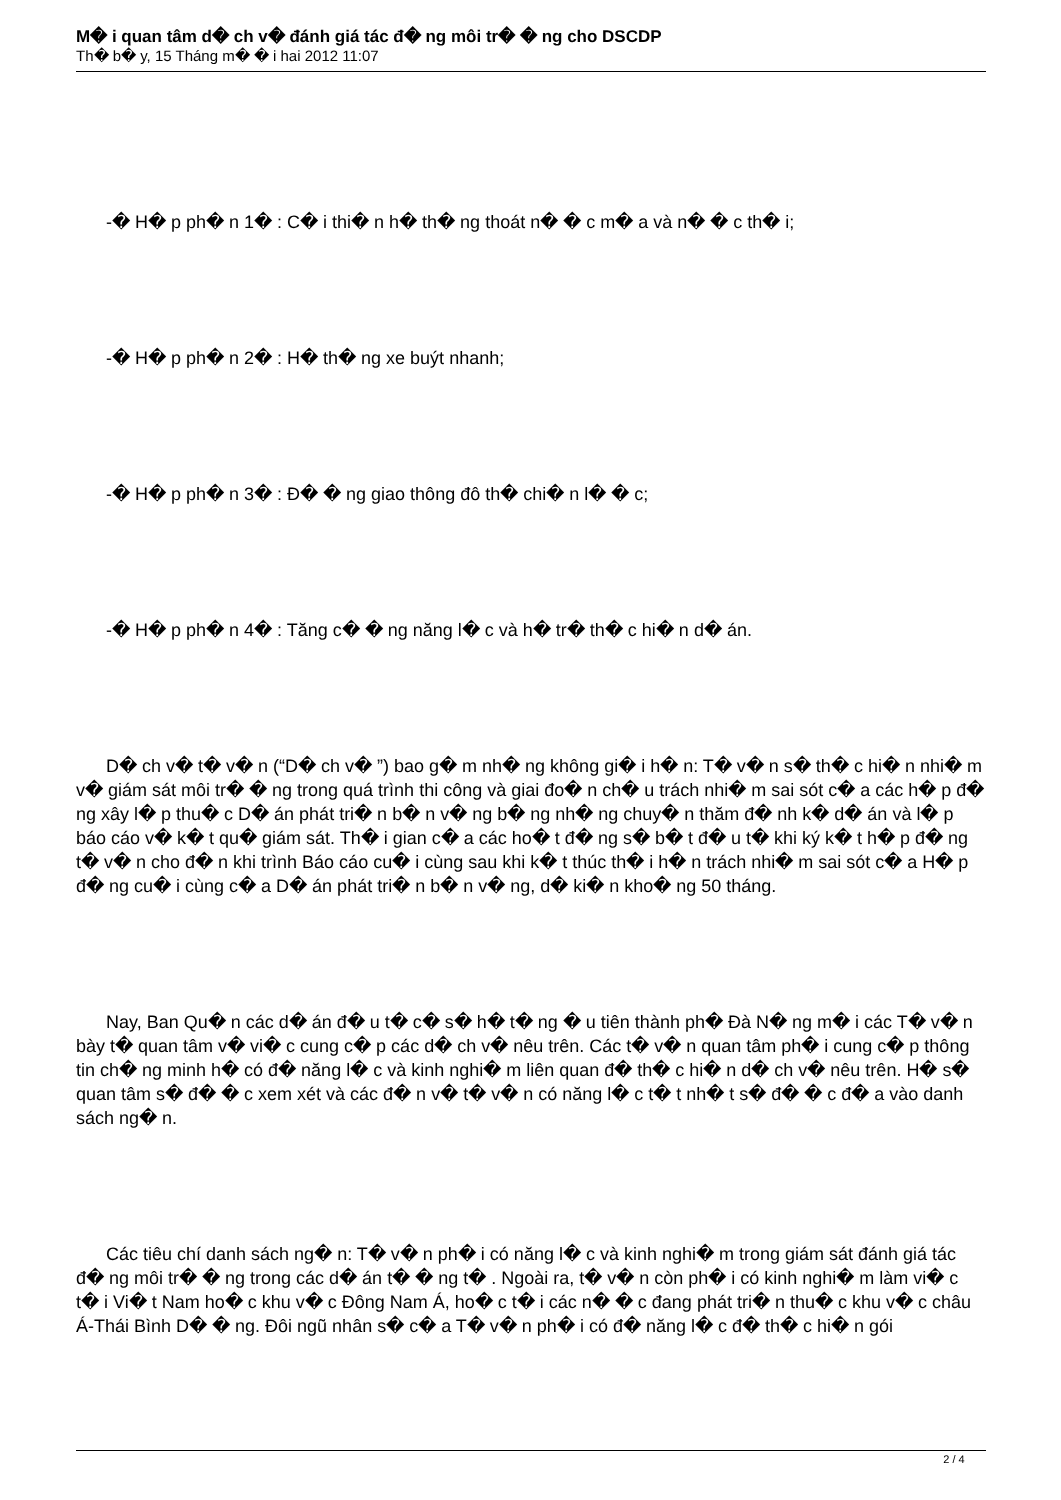M� i quan tâm d� ch v� đánh giá tác đ� ng môi tr� � ng cho DSCDP
Th� b� y, 15 Tháng m� � i hai 2012 11:07
-� H� p ph� n 1� : C� i thi� n h� th� ng thoát n� � c m� a và n� � c th� i;
-� H� p ph� n 2� : H� th� ng xe buýt nhanh;
-� H� p ph� n 3� : Đ� � ng giao thông đô th� chi� n l� � c;
-� H� p ph� n 4� : Tăng c� � ng năng l� c và h� tr� th� c hi� n d� án.
D� ch v� t� v� n (“D� ch v� ”) bao g� m nh� ng không gi� i h� n: T� v� n s� th� c hi� n nhi� m v� giám sát môi tr� � ng trong quá trình thi công và giai đo� n ch� u trách nhi� m sai sót c� a các h� p đ� ng xây l� p thu� c D� án phát tri� n b� n v� ng b� ng nh� ng chuy� n thăm đ� nh k� d� án và l� p báo cáo v� k� t qu� giám sát. Th� i gian c� a các ho� t đ� ng s� b� t đ� u t� khi ký k� t h� p đ� ng t� v� n cho đ� n khi trình Báo cáo cu� i cùng sau khi k� t thúc th� i h� n trách nhi� m sai sót c� a H� p đ� ng cu� i cùng c� a D� án phát tri� n b� n v� ng, d� ki� n kho� ng 50 tháng.
Nay, Ban Qu� n các d� án đ� u t� c� s� h� t� ng � u tiên thành ph� Đà N� ng m� i các T� v� n bày t� quan tâm v� vi� c cung c� p các d� ch v� nêu trên. Các t� v� n quan tâm ph� i cung c� p thông tin ch� ng minh h� có đ� năng l� c và kinh nghi� m liên quan đ� th� c hi� n d� ch v� nêu trên. H� s� quan tâm s� đ� � c xem xét và các đ� n v� t� v� n có năng l� c t� t nh� t s� đ� � c đ� a vào danh sách ng� n.
Các tiêu chí danh sách ng� n: T� v� n ph� i có năng l� c và kinh nghi� m trong giám sát đánh giá tác đ� ng môi tr� � ng trong các d� án t� � ng t� . Ngoài ra, t� v� n còn ph� i có kinh nghi� m làm vi� c t� i Vi� t Nam ho� c khu v� c Đông Nam Á, ho� c t� i các n� � c đang phát tri� n thu� c khu v� c châu Á-Thái Bình D� � ng. Đôi ngũ nhân s� c� a T� v� n ph� i có đ� năng l� c đ� th� c hi� n gói
2 / 4